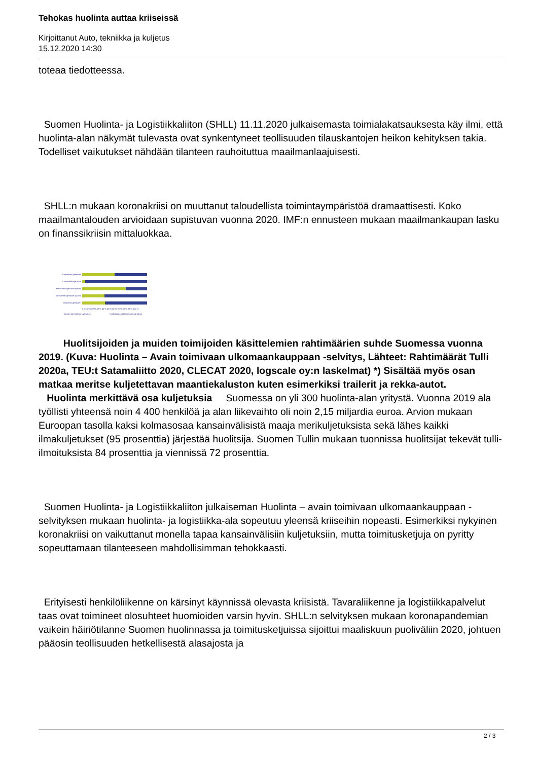Tehokas huolinta auttaa kriiseissä
Kirjoittanut Auto, tekniikka ja kuljetus
15.12.2020 14:30
toteaa tiedotteessa.
Suomen Huolinta- ja Logistiikkaliiton (SHLL) 11.11.2020 julkaisemasta toimialakatsauksesta käy ilmi, että huolinta-alan näkymät tulevasta ovat synkentyneet teollisuuden tilauskantojen heikon kehityksen takia. Todelliset vaikutukset nähdään tilanteen rauhoituttua maailmanlaajuisesti.
SHLL:n mukaan koronakriisi on muuttanut taloudellista toimintaympäristöä dramaattisesti. Koko maailmantalouden arvioidaan supistuvan vuonna 2020. IMF:n ennusteen mukaan maailmankaupan lasku on finanssikriisin mittaluokkaa.
Kuljetukset yhteensä
Lentorahtikuljetukset
Merikonttikuljetukset (vienti)
Merikonttikuljetukset (tuonti)
Maantiekuljetukset*
0 % 10 % 20 % 30 % 40 % 50 % 60 % 70 % 80 % 90 % 100 %
Muiden järjestämät kuljetukset
Huolitsijoiden järjestämät kuljetukset
Huolitsijoiden ja muiden toimijoiden käsittelemien rahtimäärien suhde Suomessa vuonna 2019. (Kuva: Huolinta – Avain toimivaan ulkomaankauppaan -selvitys, Lähteet: Rahtimäärät Tulli 2020a, TEU:t Satamaliitto 2020, CLECAT 2020, logscale oy:n laskelmat) *) Sisältää myös osan matkaa meritse kuljetettavan maantiekaluston kuten esimerkiksi trailerit ja rekka-autot.
Huolinta merkittävä osa kuljetuksia Suomessa on yli 300 huolinta-alan yritystä. Vuonna 2019 ala työllisti yhteensä noin 4 400 henkilöä ja alan liikevaihto oli noin 2,15 miljardia euroa. Arvion mukaan Euroopan tasolla kaksi kolmasosaa kansainvälisistä maaja merikuljetuksista sekä lähes kaikki ilmakuljetukset (95 prosenttia) järjestää huolitsija. Suomen Tullin mukaan tuonnissa huolitsijat tekevät tulli-ilmoituksista 84 prosenttia ja viennissä 72 prosenttia.
Suomen Huolinta- ja Logistiikkaliiton julkaiseman Huolinta – avain toimivaan ulkomaankauppaan -selvityksen mukaan huolinta- ja logistiikka-ala sopeutuu yleensä kriiseihin nopeasti. Esimerkiksi nykyinen koronakriisi on vaikuttanut monella tapaa kansainvälisiin kuljetuksiin, mutta toimitusketjuja on pyritty sopeuttamaan tilanteeseen mahdollisimman tehokkaasti.
Erityisesti henkilöliikenne on kärsinyt käynnissä olevasta kriisistä. Tavaraliikenne ja logistiikkapalvelut taas ovat toimineet olosuhteet huomioiden varsin hyvin. SHLL:n selvityksen mukaan koronapandemian vaikein häiriötilanne Suomen huolinnassa ja toimitusketjuissa sijoittui maaliskuun puoliväliin 2020, johtuen pääosin teollisuuden hetkellisestä alasajosta ja
2 / 3